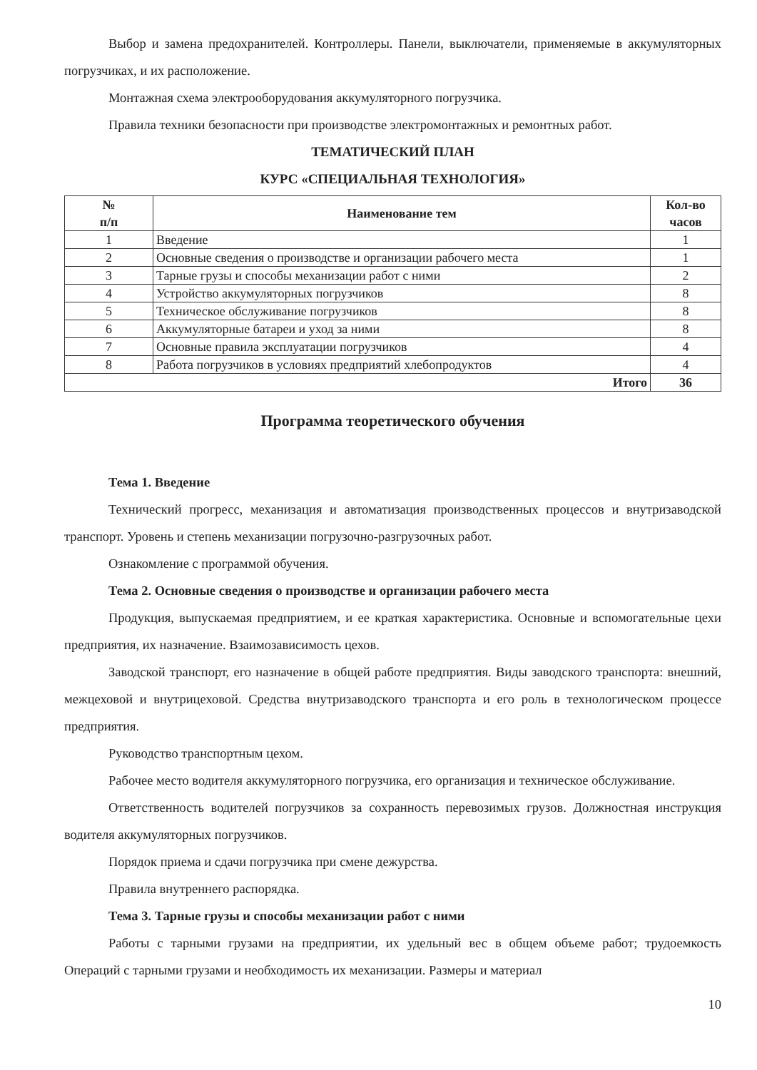Выбор и замена предохранителей. Контроллеры. Панели, выключатели, применяемые в аккумуляторных погрузчиках, и их расположение.
Монтажная схема электрооборудования аккумуляторного погрузчика.
Правила техники безопасности при производстве электромонтажных и ремонтных работ.
ТЕМАТИЧЕСКИЙ ПЛАН
КУРС «СПЕЦИАЛЬНАЯ ТЕХНОЛОГИЯ»
| № п/п | Наименование тем | Кол-во часов |
| --- | --- | --- |
| 1 | Введение | 1 |
| 2 | Основные сведения о производстве и организации рабочего места | 1 |
| 3 | Тарные грузы и способы механизации работ с ними | 2 |
| 4 | Устройство аккумуляторных погрузчиков | 8 |
| 5 | Техническое обслуживание погрузчиков | 8 |
| 6 | Аккумуляторные батареи и уход за ними | 8 |
| 7 | Основные правила эксплуатации погрузчиков | 4 |
| 8 | Работа погрузчиков в условиях предприятий хлебопродуктов | 4 |
| Итого | | 36 |
Программа теоретического обучения
Тема 1. Введение
Технический прогресс, механизация и автоматизация производственных процессов и внутризаводской транспорт. Уровень и степень механизации погрузочно-разгрузочных работ.
Ознакомление с программой обучения.
Тема 2. Основные сведения о производстве и организации рабочего места
Продукция, выпускаемая предприятием, и ее краткая характеристика. Основные и вспомогательные цехи предприятия, их назначение. Взаимозависимость цехов.
Заводской транспорт, его назначение в общей работе предприятия. Виды заводского транспорта: внешний, межцеховой и внутрицеховой. Средства внутризаводского транспорта и его роль в технологическом процессе предприятия.
Руководство транспортным цехом.
Рабочее место водителя аккумуляторного погрузчика, его организация и техническое обслуживание.
Ответственность водителей погрузчиков за сохранность перевозимых грузов. Должностная инструкция водителя аккумуляторных погрузчиков.
Порядок приема и сдачи погрузчика при смене дежурства.
Правила внутреннего распорядка.
Тема 3. Тарные грузы и способы механизации работ с ними
Работы с тарными грузами на предприятии, их удельный вес в общем объеме работ; трудоемкость Операций с тарными грузами и необходимость их механизации. Размеры и материал
10